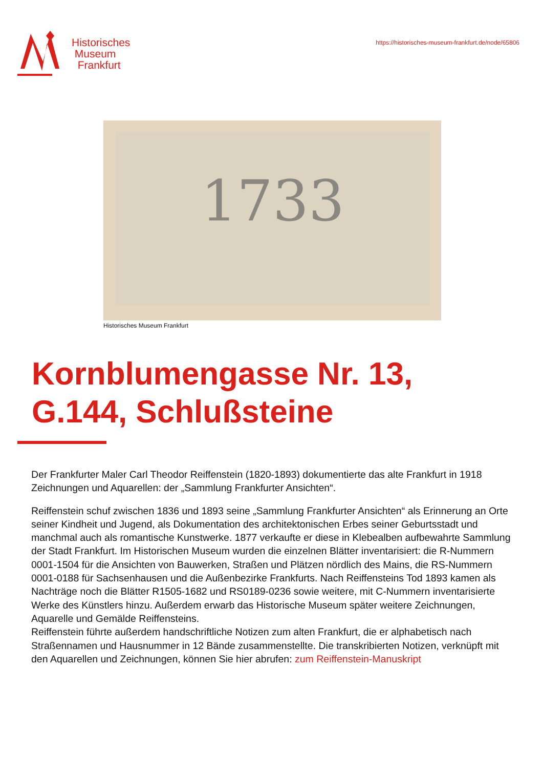Historisches
Museum
Frankfurt
https://historisches-museum-frankfurt.de/node/65806
1733
Historisches Museum Frankfurt
Kornblumengasse Nr. 13,
G.144, Schlußsteine
Der Frankfurter Maler Carl Theodor Reiffenstein (1820-1893) dokumentierte das alte Frankfurt in 1918 Zeichnungen und Aquarellen: der „Sammlung Frankfurter Ansichten“.
Reiffenstein schuf zwischen 1836 und 1893 seine „Sammlung Frankfurter Ansichten“ als Erinnerung an Orte seiner Kindheit und Jugend, als Dokumentation des architektonischen Erbes seiner Geburtsstadt und manchmal auch als romantische Kunstwerke. 1877 verkaufte er diese in Klebealben aufbewahrte Sammlung der Stadt Frankfurt. Im Historischen Museum wurden die einzelnen Blätter inventarisiert: die R-Nummern 0001-1504 für die Ansichten von Bauwerken, Straßen und Plätzen nördlich des Mains, die RS-Nummern 0001-0188 für Sachsenhausen und die Außenbezirke Frankfurts. Nach Reiffensteins Tod 1893 kamen als Nachträge noch die Blätter R1505-1682 und RS0189-0236 sowie weitere, mit C-Nummern inventarisierte Werke des Künstlers hinzu. Außerdem erwarb das Historische Museum später weitere Zeichnungen, Aquarelle und Gemälde Reiffensteins.
Reiffenstein führte außerdem handschriftliche Notizen zum alten Frankfurt, die er alphabetisch nach Straßennamen und Hausnummer in 12 Bände zusammenstellte. Die transkribierten Notizen, verknüpft mit den Aquarellen und Zeichnungen, können Sie hier abrufen: zum Reiffenstein-Manuskript